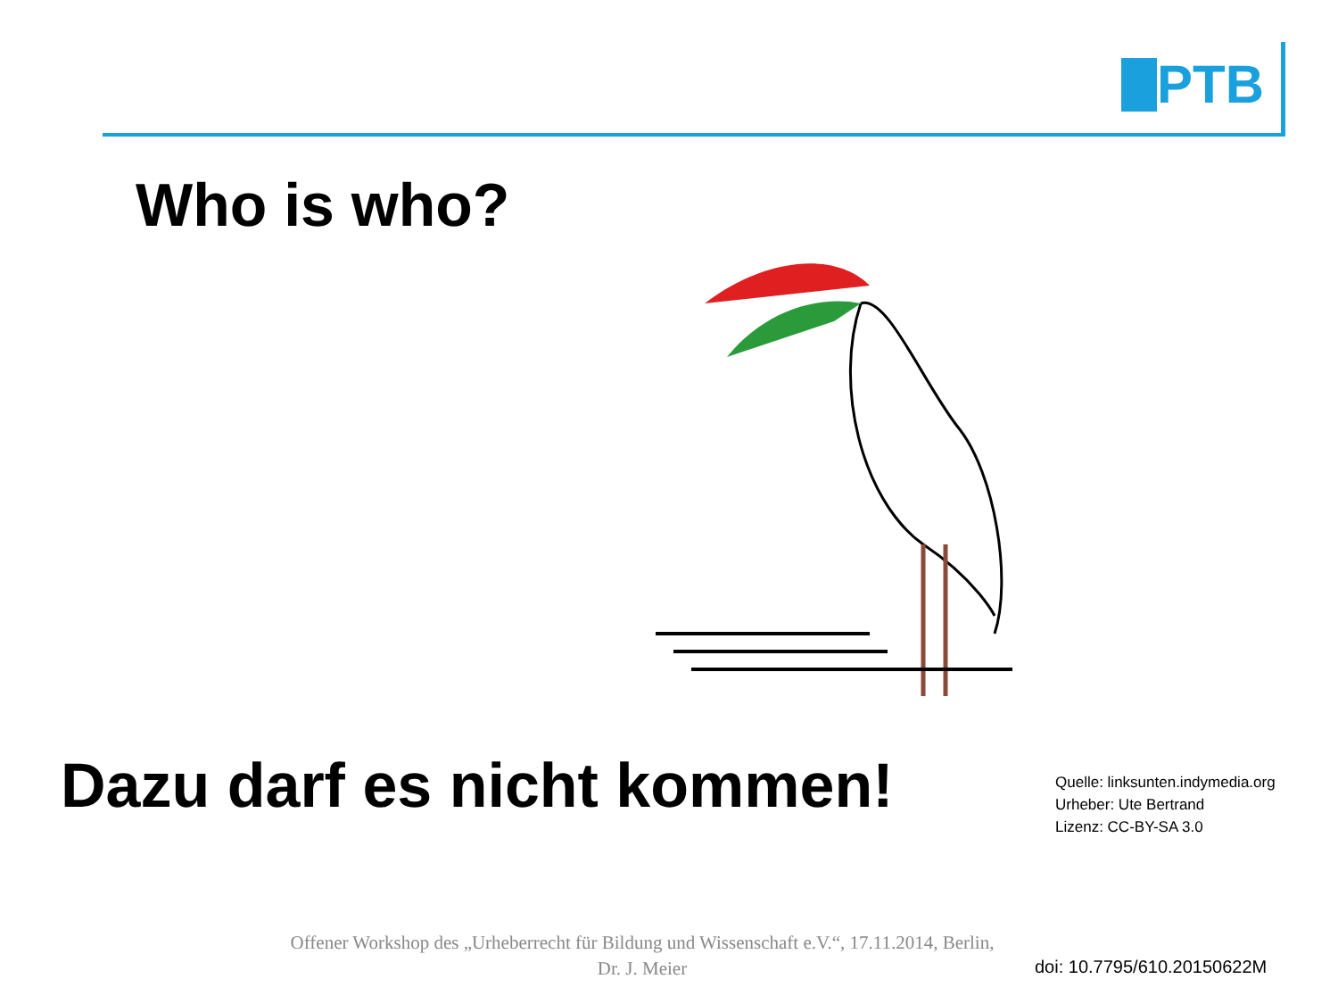PTB
Who is who?
Dazu darf es nicht kommen!
Quelle: linksunten.indymedia.org
Urheber: Ute Bertrand
Lizenz: CC-BY-SA 3.0
Offener Workshop des „Urheberrecht für Bildung und Wissenschaft e.V.“, 17.11.2014, Berlin,
Dr. J. Meier
doi: 10.7795/610.20150622M